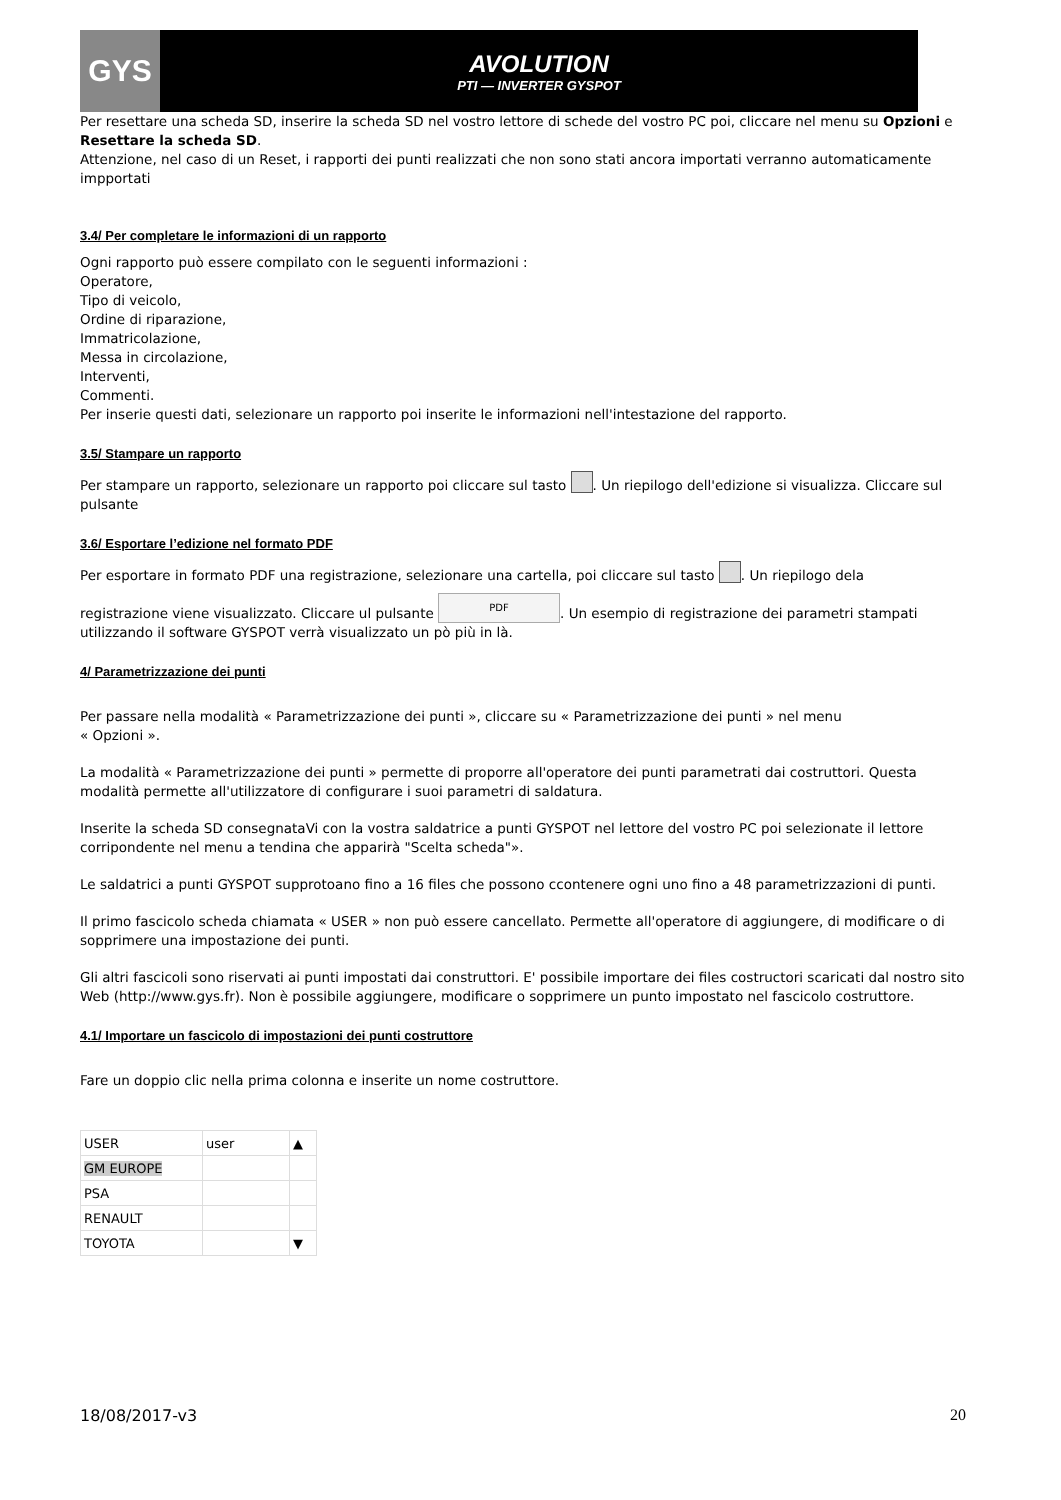GYS
AVOLUTION
PTI — INVERTER GYSPOT
Per resettare una scheda SD, inserire la scheda SD nel vostro lettore di schede del vostro PC poi, cliccare nel menu su Opzioni e Resettare la scheda SD.
Attenzione, nel caso di un Reset, i rapporti dei punti realizzati che non sono stati ancora importati verranno automaticamente
impportati
3.4/ Per completare le informazioni di un rapporto
Ogni rapporto può essere compilato con le seguenti informazioni :
Operatore,
Tipo di veicolo,
Ordine di riparazione,
Immatricolazione,
Messa in circolazione,
Interventi,
Commenti.
Per inserie questi dati, selezionare un rapporto poi inserite le informazioni nell'intestazione del rapporto.
3.5/ Stampare un rapporto
Per stampare un rapporto, selezionare un rapporto poi cliccare sul tasto . Un riepilogo dell'edizione si visualizza. Cliccare sul
pulsante
3.6/ Esportare l’edizione nel formato PDF
Per esportare in formato PDF una registrazione, selezionare una cartella, poi cliccare sul tasto . Un riepilogo dela
registrazione viene visualizzato. Cliccare ul pulsante PDF. Un esempio di registrazione dei parametri stampati utilizzando il software GYSPOT verrà visualizzato un pò più in là.
4/ Parametrizzazione dei punti
Per passare nella modalità « Parametrizzazione dei punti », cliccare su « Parametrizzazione dei punti » nel menu
« Opzioni ».
La modalità « Parametrizzazione dei punti » permette di proporre all'operatore dei punti parametrati dai costruttori. Questa modalità permette all'utilizzatore di configurare i suoi parametri di saldatura.
Inserite la scheda SD consegnataVi con la vostra saldatrice a punti GYSPOT nel lettore del vostro PC poi selezionate il lettore corripondente nel menu a tendina che apparirà "Scelta scheda"».
Le saldatrici a punti GYSPOT supprotoano fino a 16 files che possono ccontenere ogni uno fino a 48 parametrizzazioni di punti.
Il primo fascicolo scheda chiamata « USER » non può essere cancellato. Permette all'operatore di aggiungere, di modificare o di sopprimere una impostazione dei punti.
Gli altri fascicoli sono riservati ai punti impostati dai construttori. E' possibile importare dei files costructori scaricati dal nostro sito Web (http://www.gys.fr). Non è possibile aggiungere, modificare o sopprimere un punto impostato nel fascicolo costruttore.
4.1/ Importare un fascicolo di impostazioni dei punti costruttore
Fare un doppio clic nella prima colonna e inserite un nome costruttore.
| USER | user | ▲ |
| GM EUROPE | | |
| PSA | | |
| RENAULT | | |
| TOYOTA | | ▼ |
18/08/2017-v3 20